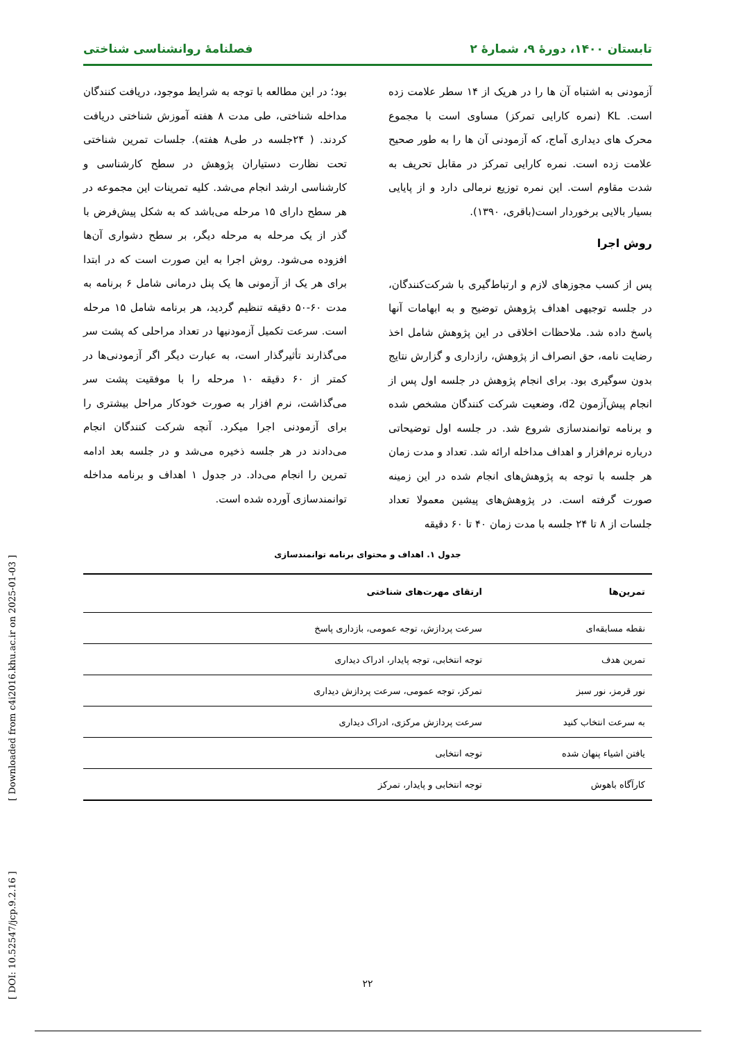تابستان ۱۴۰۰، دورهٔ ۹، شمارهٔ ۲ فصلنامهٔ روانشناسی شناختی
آزمودنی به اشتباه آن ها را در هریک از ۱۴ سطر علامت زده است. KL (نمره کارایی تمرکز) مساوی است با مجموع محرک های دیداری آماج، که آزمودنی آن ها را به طور صحیح علامت زده است. نمره کارایی تمرکز در مقابل تحریف به شدت مقاوم است. این نمره توزیع نرمالی دارد و از پایایی بسیار بالایی برخوردار است(باقری، ۱۳۹۰).
روش اجرا
پس از کسب مجوزهای لازم و ارتباط‌گیری با شرکت‌کنندگان، در جلسه توجیهی اهداف پژوهش توضیح و به ابهامات آنها پاسخ داده شد. ملاحظات اخلاقی در این پژوهش شامل اخذ رضایت نامه، حق انصراف از پژوهش، رازداری و گزارش نتایج بدون سوگیری بود. برای انجام پژوهش در جلسه اول پس از انجام پیش‌آزمون d2، وضعیت شرکت کنندگان مشخص شده و برنامه توانمندسازی شروع شد. در جلسه اول توضیحاتی درباره نرم‌افزار و اهداف مداخله ارائه شد. تعداد و مدت زمان هر جلسه با توجه به پژوهش‌های انجام شده در این زمینه صورت گرفته است. در پژوهش‌های پیشین معمولا تعداد جلسات از ۸ تا ۲۴ جلسه با مدت زمان ۴۰ تا ۶۰ دقیقه
بود؛ در این مطالعه با توجه به شرایط موجود، دریافت کنندگان مداخله شناختی، طی مدت ۸ هفته آموزش شناختی دریافت کردند. ( ۲۴جلسه در طی۸ هفته). جلسات تمرین شناختی تحت نظارت دستیاران پژوهش در سطح کارشناسی و کارشناسی ارشد انجام می‌شد. کلیه تمرینات این مجموعه در هر سطح دارای ۱۵ مرحله می‌باشد که به شکل پیش‌فرض با گذر از یک مرحله به مرحله دیگر، بر سطح دشواری آن‌ها افزوده می‌شود. روش اجرا به این صورت است که در ابتدا برای هر یک از آزمونی ها یک پنل درمانی شامل ۶ برنامه به مدت ۶۰-۵۰ دقیقه تنظیم گردید، هر برنامه شامل ۱۵ مرحله است. سرعت تکمیل آزمودنیها در تعداد مراحلی که پشت سر می‌گذارند تأثیرگذار است، به عبارت دیگر اگر آزمودنی‌ها در کمتر از ۶۰ دقیقه ۱۰ مرحله را با موفقیت پشت سر می‌گذاشت، نرم افزار به صورت خودکار مراحل بیشتری را برای آزمودنی اجرا میکرد. آنچه شرکت کنندگان انجام می‌دادند در هر جلسه ذخیره می‌شد و در جلسه بعد ادامه تمرین را انجام می‌داد. در جدول ۱ اهداف و برنامه مداخله توانمندسازی آورده شده است.
جدول ۱. اهداف و محتوای برنامه توانمندسازی
| تمرین‌ها | ارتقای مهرت‌های شناختی |
| --- | --- |
| نقطه مسابقه‌ای | سرعت پردازش، توجه عمومی، بازداری پاسخ |
| تمرین هدف | توجه انتخابی، توجه پایدار، ادراک دیداری |
| نور قرمز، نور سبز | تمرکز، توجه عمومی، سرعت پردازش دیداری |
| به سرعت انتخاب کنید | سرعت پردازش مرکزی، ادراک دیداری |
| یافتن اشیاء پنهان شده | توجه انتخابی |
| کارآگاه باهوش | توجه انتخابی و پایدار، تمرکز |
۲۲
[ DOI: 10.52547/jcp.9.2.16 ] [ Downloaded from c4i2016.khu.ac.ir on 2025-01-03 ]